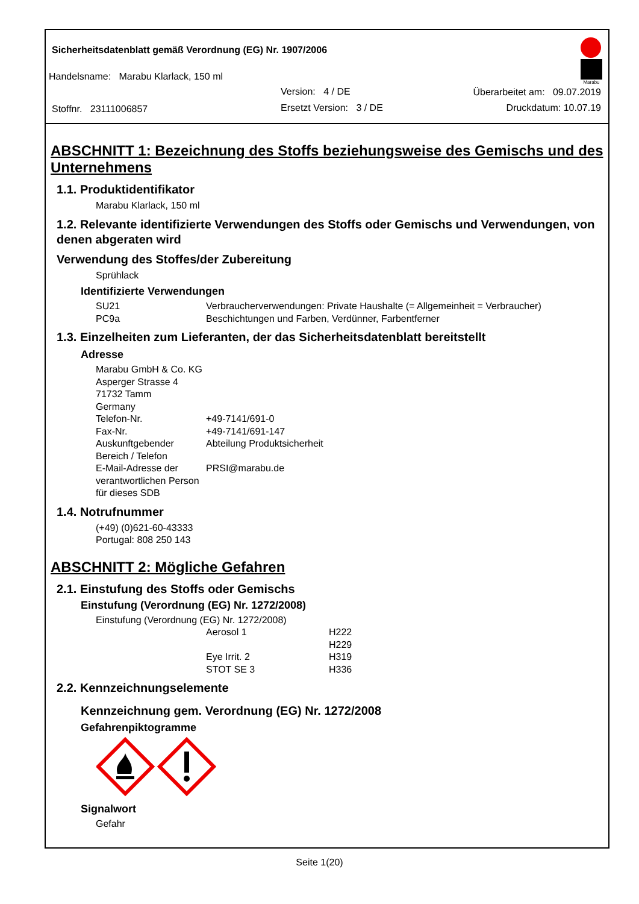Sicherheitsdatenblatt gemäß Verordnung (EG) Nr. 1907/2006
Handelsname: Marabu Klarlack, 150 ml
Version: 4 / DE Überarbeitet am: 09.07.2019
Stoffnr. 23111006857 Ersetzt Version: 3 / DE Druckdatum: 10.07.19
Marabu
ABSCHNITT 1: Bezeichnung des Stoffs beziehungsweise des Gemischs und des Unternehmens
1.1. Produktidentifikator
Marabu Klarlack, 150 ml
1.2. Relevante identifizierte Verwendungen des Stoffs oder Gemischs und Verwendungen, von denen abgeraten wird
Verwendung des Stoffes/der Zubereitung
Sprühlack
Identifizierte Verwendungen
| SU21 | Verbraucherverwendungen: Private Haushalte (= Allgemeinheit = Verbraucher) |
| PC9a | Beschichtungen und Farben, Verdünner, Farbentferner |
1.3. Einzelheiten zum Lieferanten, der das Sicherheitsdatenblatt bereitstellt
Adresse
Marabu GmbH & Co. KG
Asperger Strasse 4
71732 Tamm
Germany
| Telefon-Nr. | +49-7141/691-0 |
| Fax-Nr. | +49-7141/691-147 |
| Auskunftgebender Bereich / Telefon | Abteilung Produktsicherheit |
| E-Mail-Adresse der verantwortlichen Person für dieses SDB | PRSI@marabu.de |
1.4. Notrufnummer
(+49) (0)621-60-43333
Portugal: 808 250 143
ABSCHNITT 2: Mögliche Gefahren
2.1. Einstufung des Stoffs oder Gemischs
Einstufung (Verordnung (EG) Nr. 1272/2008)
Einstufung (Verordnung (EG) Nr. 1272/2008)
| Aerosol 1 | H222 |
| | H229 |
| Eye Irrit. 2 | H319 |
| STOT SE 3 | H336 |
2.2. Kennzeichnungselemente
Kennzeichnung gem. Verordnung (EG) Nr. 1272/2008
Gefahrenpiktogramme
Signalwort
Gefahr
Seite 1(20)